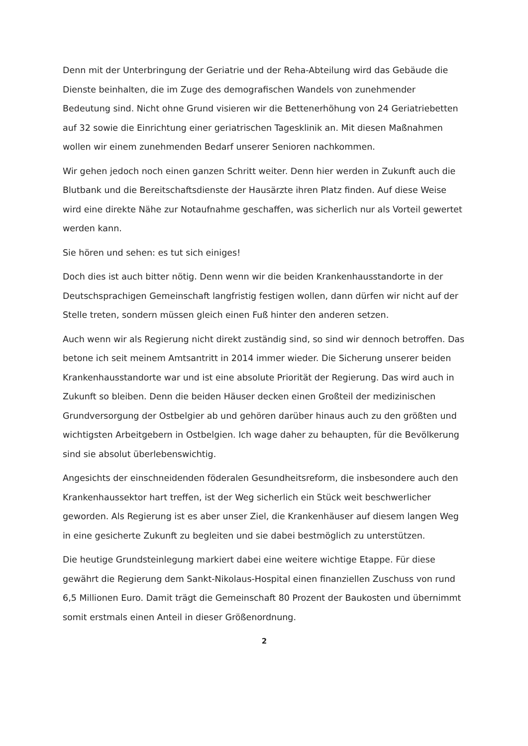Denn mit der Unterbringung der Geriatrie und der Reha-Abteilung wird das Gebäude die Dienste beinhalten, die im Zuge des demografischen Wandels von zunehmender Bedeutung sind. Nicht ohne Grund visieren wir die Bettenerhöhung von 24 Geriatriebetten auf 32 sowie die Einrichtung einer geriatrischen Tagesklinik an. Mit diesen Maßnahmen wollen wir einem zunehmenden Bedarf unserer Senioren nachkommen.
Wir gehen jedoch noch einen ganzen Schritt weiter. Denn hier werden in Zukunft auch die Blutbank und die Bereitschaftsdienste der Hausärzte ihren Platz finden. Auf diese Weise wird eine direkte Nähe zur Notaufnahme geschaffen, was sicherlich nur als Vorteil gewertet werden kann.
Sie hören und sehen: es tut sich einiges!
Doch dies ist auch bitter nötig. Denn wenn wir die beiden Krankenhausstandorte in der Deutschsprachigen Gemeinschaft langfristig festigen wollen, dann dürfen wir nicht auf der Stelle treten, sondern müssen gleich einen Fuß hinter den anderen setzen.
Auch wenn wir als Regierung nicht direkt zuständig sind, so sind wir dennoch betroffen. Das betone ich seit meinem Amtsantritt in 2014 immer wieder. Die Sicherung unserer beiden Krankenhausstandorte war und ist eine absolute Priorität der Regierung. Das wird auch in Zukunft so bleiben. Denn die beiden Häuser decken einen Großteil der medizinischen Grundversorgung der Ostbelgier ab und gehören darüber hinaus auch zu den größten und wichtigsten Arbeitgebern in Ostbelgien. Ich wage daher zu behaupten, für die Bevölkerung sind sie absolut überlebenswichtig.
Angesichts der einschneidenden föderalen Gesundheitsreform, die insbesondere auch den Krankenhaussektor hart treffen, ist der Weg sicherlich ein Stück weit beschwerlicher geworden. Als Regierung ist es aber unser Ziel, die Krankenhäuser auf diesem langen Weg in eine gesicherte Zukunft zu begleiten und sie dabei bestmöglich zu unterstützen.
Die heutige Grundsteinlegung markiert dabei eine weitere wichtige Etappe. Für diese gewährt die Regierung dem Sankt-Nikolaus-Hospital einen finanziellen Zuschuss von rund 6,5 Millionen Euro. Damit trägt die Gemeinschaft 80 Prozent der Baukosten und übernimmt somit erstmals einen Anteil in dieser Größenordnung.
2